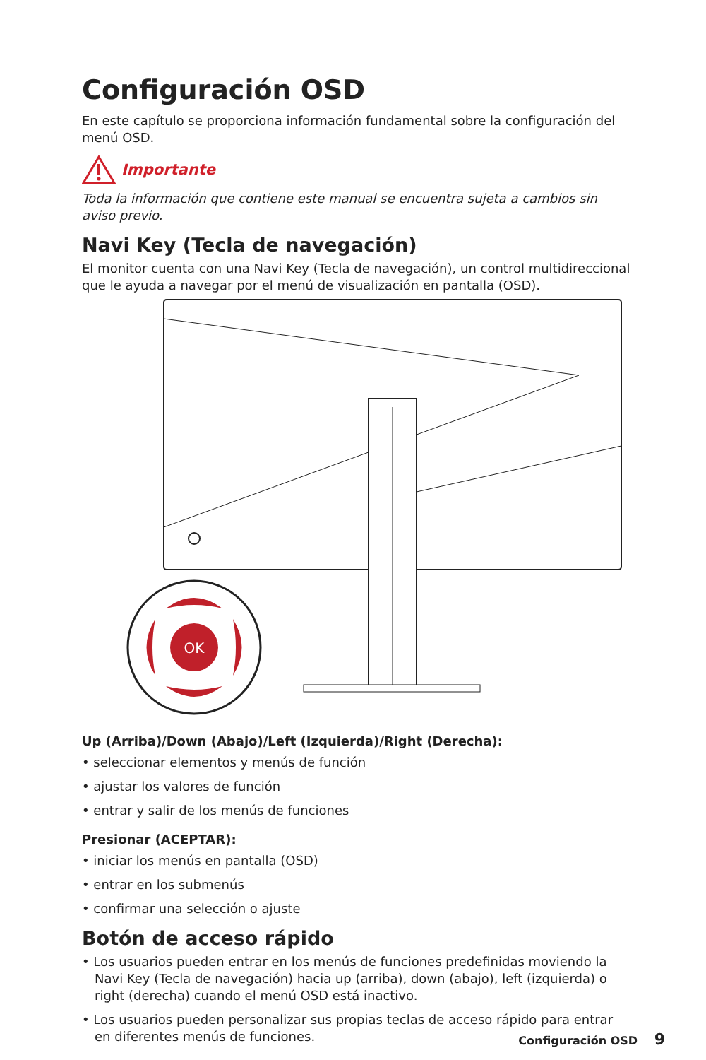Configuración OSD
En este capítulo se proporciona información fundamental sobre la configuración del menú OSD.
Importante
Toda la información que contiene este manual se encuentra sujeta a cambios sin aviso previo.
Navi Key (Tecla de navegación)
El monitor cuenta con una Navi Key (Tecla de navegación), un control multidireccional que le ayuda a navegar por el menú de visualización en pantalla (OSD).
OK
Up (Arriba)/Down (Abajo)/Left (Izquierda)/Right (Derecha):
• seleccionar elementos y menús de función
• ajustar los valores de función
• entrar y salir de los menús de funciones
Presionar (ACEPTAR):
• iniciar los menús en pantalla (OSD)
• entrar en los submenús
• confirmar una selección o ajuste
Botón de acceso rápido
• Los usuarios pueden entrar en los menús de funciones predefinidas moviendo la Navi Key (Tecla de navegación) hacia up (arriba), down (abajo), left (izquierda) o right (derecha) cuando el menú OSD está inactivo.
• Los usuarios pueden personalizar sus propias teclas de acceso rápido para entrar en diferentes menús de funciones.
Configuración OSD 9